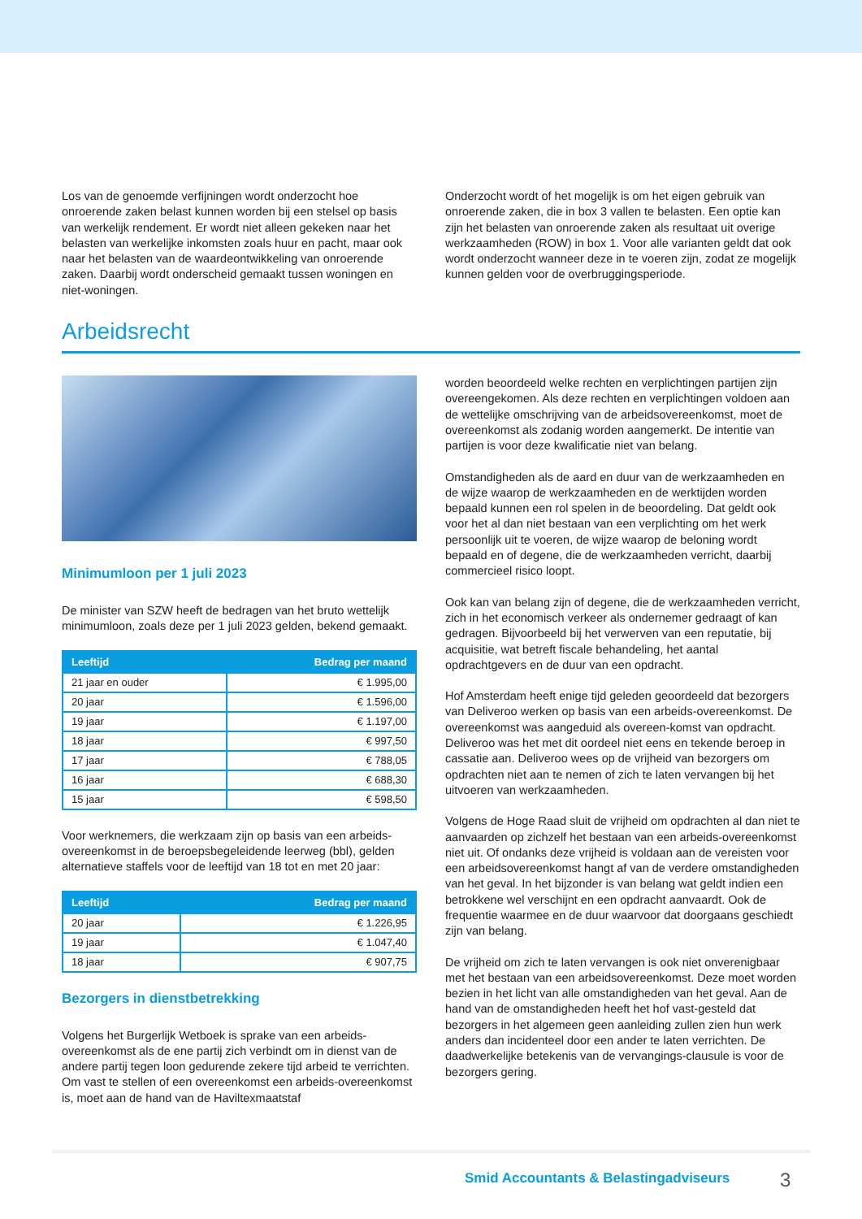Los van de genoemde verfijningen wordt onderzocht hoe onroerende zaken belast kunnen worden bij een stelsel op basis van werkelijk rendement. Er wordt niet alleen gekeken naar het belasten van werkelijke inkomsten zoals huur en pacht, maar ook naar het belasten van de waardeontwikkeling van onroerende zaken. Daarbij wordt onderscheid gemaakt tussen woningen en niet-woningen.
Onderzocht wordt of het mogelijk is om het eigen gebruik van onroerende zaken, die in box 3 vallen te belasten. Een optie kan zijn het belasten van onroerende zaken als resultaat uit overige werkzaamheden (ROW) in box 1. Voor alle varianten geldt dat ook wordt onderzocht wanneer deze in te voeren zijn, zodat ze mogelijk kunnen gelden voor de overbruggingsperiode.
Arbeidsrecht
Minimumloon per 1 juli 2023
De minister van SZW heeft de bedragen van het bruto wettelijk minimumloon, zoals deze per 1 juli 2023 gelden, bekend gemaakt.
| Leeftijd | Bedrag per maand |
| --- | --- |
| 21 jaar en ouder | € 1.995,00 |
| 20 jaar | € 1.596,00 |
| 19 jaar | € 1.197,00 |
| 18 jaar | € 997,50 |
| 17 jaar | € 788,05 |
| 16 jaar | € 688,30 |
| 15 jaar | € 598,50 |
Voor werknemers, die werkzaam zijn op basis van een arbeids-overeenkomst in de beroepsbegeleidende leerweg (bbl), gelden alternatieve staffels voor de leeftijd van 18 tot en met 20 jaar:
| Leeftijd | Bedrag per maand |
| --- | --- |
| 20 jaar | € 1.226,95 |
| 19 jaar | € 1.047,40 |
| 18 jaar | € 907,75 |
Bezorgers in dienstbetrekking
Volgens het Burgerlijk Wetboek is sprake van een arbeids-overeenkomst als de ene partij zich verbindt om in dienst van de andere partij tegen loon gedurende zekere tijd arbeid te verrichten. Om vast te stellen of een overeenkomst een arbeids-overeenkomst is, moet aan de hand van de Haviltexmaatstaf
worden beoordeeld welke rechten en verplichtingen partijen zijn overeengekomen. Als deze rechten en verplichtingen voldoen aan de wettelijke omschrijving van de arbeidsovereenkomst, moet de overeenkomst als zodanig worden aangemerkt. De intentie van partijen is voor deze kwalificatie niet van belang.
Omstandigheden als de aard en duur van de werkzaamheden en de wijze waarop de werkzaamheden en de werktijden worden bepaald kunnen een rol spelen in de beoordeling. Dat geldt ook voor het al dan niet bestaan van een verplichting om het werk persoonlijk uit te voeren, de wijze waarop de beloning wordt bepaald en of degene, die de werkzaamheden verricht, daarbij commercieel risico loopt.
Ook kan van belang zijn of degene, die de werkzaamheden verricht, zich in het economisch verkeer als ondernemer gedraagt of kan gedragen. Bijvoorbeeld bij het verwerven van een reputatie, bij acquisitie, wat betreft fiscale behandeling, het aantal opdrachtgevers en de duur van een opdracht.
Hof Amsterdam heeft enige tijd geleden geoordeeld dat bezorgers van Deliveroo werken op basis van een arbeids-overeenkomst. De overeenkomst was aangeduid als overeen-komst van opdracht. Deliveroo was het met dit oordeel niet eens en tekende beroep in cassatie aan. Deliveroo wees op de vrijheid van bezorgers om opdrachten niet aan te nemen of zich te laten vervangen bij het uitvoeren van werkzaamheden.
Volgens de Hoge Raad sluit de vrijheid om opdrachten al dan niet te aanvaarden op zichzelf het bestaan van een arbeids-overeenkomst niet uit. Of ondanks deze vrijheid is voldaan aan de vereisten voor een arbeidsovereenkomst hangt af van de verdere omstandigheden van het geval. In het bijzonder is van belang wat geldt indien een betrokkene wel verschijnt en een opdracht aanvaardt. Ook de frequentie waarmee en de duur waarvoor dat doorgaans geschiedt zijn van belang.
De vrijheid om zich te laten vervangen is ook niet onverenigbaar met het bestaan van een arbeidsovereenkomst. Deze moet worden bezien in het licht van alle omstandigheden van het geval. Aan de hand van de omstandigheden heeft het hof vast-gesteld dat bezorgers in het algemeen geen aanleiding zullen zien hun werk anders dan incidenteel door een ander te laten verrichten. De daadwerkelijke betekenis van de vervangings-clausule is voor de bezorgers gering.
Smid Accountants & Belastingadviseurs
3